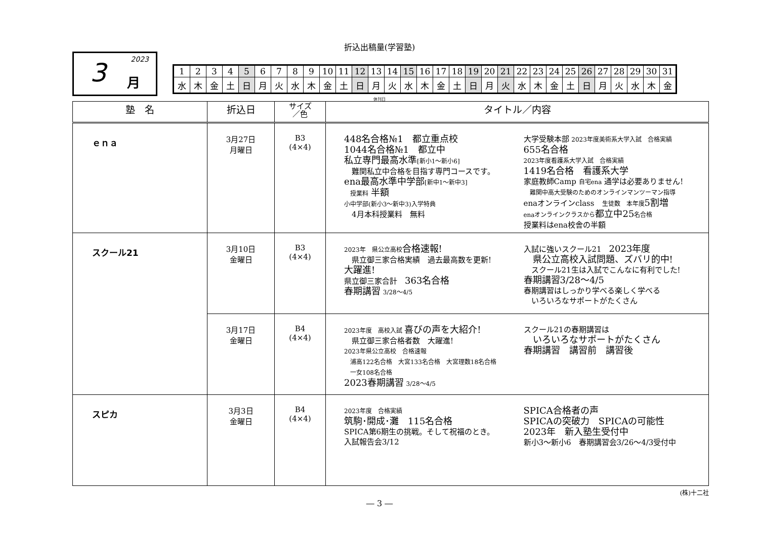折込出稿量(学習塾)
2023 3 月
| 1 | 2 | 3 | 4 | 5 | 6 | 7 | 8 | 9 | 10 | 11 | 12 | 13 | 14 | 15 | 16 | 17 | 18 | 19 | 20 | 21 | 22 | 23 | 24 | 25 | 26 | 27 | 28 | 29 | 30 | 31 |
| 水 | 木 | 金 | 土 | 日 | 月 | 火 | 水 | 木 | 金 | 土 | 日 | 月 | 火 | 水 | 木 | 金 | 土 | 日 | 月 | 火 | 水 | 木 | 金 | 土 | 日 | 月 | 火 | 水 | 木 | 金 |
休刊日
| 塾 名 | 折込日 | サイズ ／色 | タイトル／内容 |
| --- | --- | --- | --- |
| ｅｎａ | 3月27日 月曜日 | B3 (4×4) | 448名合格№1 都立重点校 1044名合格№1 都立中 私立専門最高水準 [新小1～新小6] 難関私立中合格を目指す専門コースです。 ena最高水準中学部 [新中1～新中3] 授業料 半額 小中学部(新小3～新中3)入学特典 4月本科授業料 無料 大学受験本部 2023年度美術系大学入試 合格実績 655名合格 2023年度看護系大学入試 合格実績 1419名合格 看護系大学 家庭教師Camp 自宅ena 通学は必要ありません! 難関中高大受験のためのオンラインマンツーマン指導 enaオンラインclass 生徒数 本年度 5割増 enaオンラインクラスから 都立中25 名合格 授業料はena校舎の半額 |
| スクール21 | 3月10日 金曜日 | B3 (4×4) | 2023年 県公立高校 合格速報! 県立御三家合格実績 過去最高数を更新! 大躍進! 県立御三家合計 363名合格 春期講習 3/28～4/5 入試に強いスクール21 2023年度 県公立高校入試問題、ズバリ的中! スクール21生は入試でこんなに有利でした! 春期講習3/28～4/5 春期講習はしっかり学べる楽しく学べる いろいろなサポートがたくさん |
| | 3月17日 金曜日 | B4 (4×4) | 2023年度 高校入試 喜びの声を大紹介! 県立御三家合格者数 大躍進! 2023年県公立高校 合格速報 浦高122名合格 大宮133名合格 大宮理数18名合格 一女108名合格 2023春期講習 3/28～4/5 スクール21の春期講習は いろいろなサポートがたくさん 春期講習 講習前 講習後 |
| スピカ | 3月3日 金曜日 | B4 (4×4) | 2023年度 合格実績 筑駒･開成･灘 115名合格 SPICA第6期生の挑戦。そして祝福のとき。 入試報告会3/12 SPICA合格者の声 SPICAの突破力 SPICAの可能性 2023年 新入塾生受付中 新小3～新小6 春期講習会3/26～4/3受付中 |
(株)十二社
― 3 ―